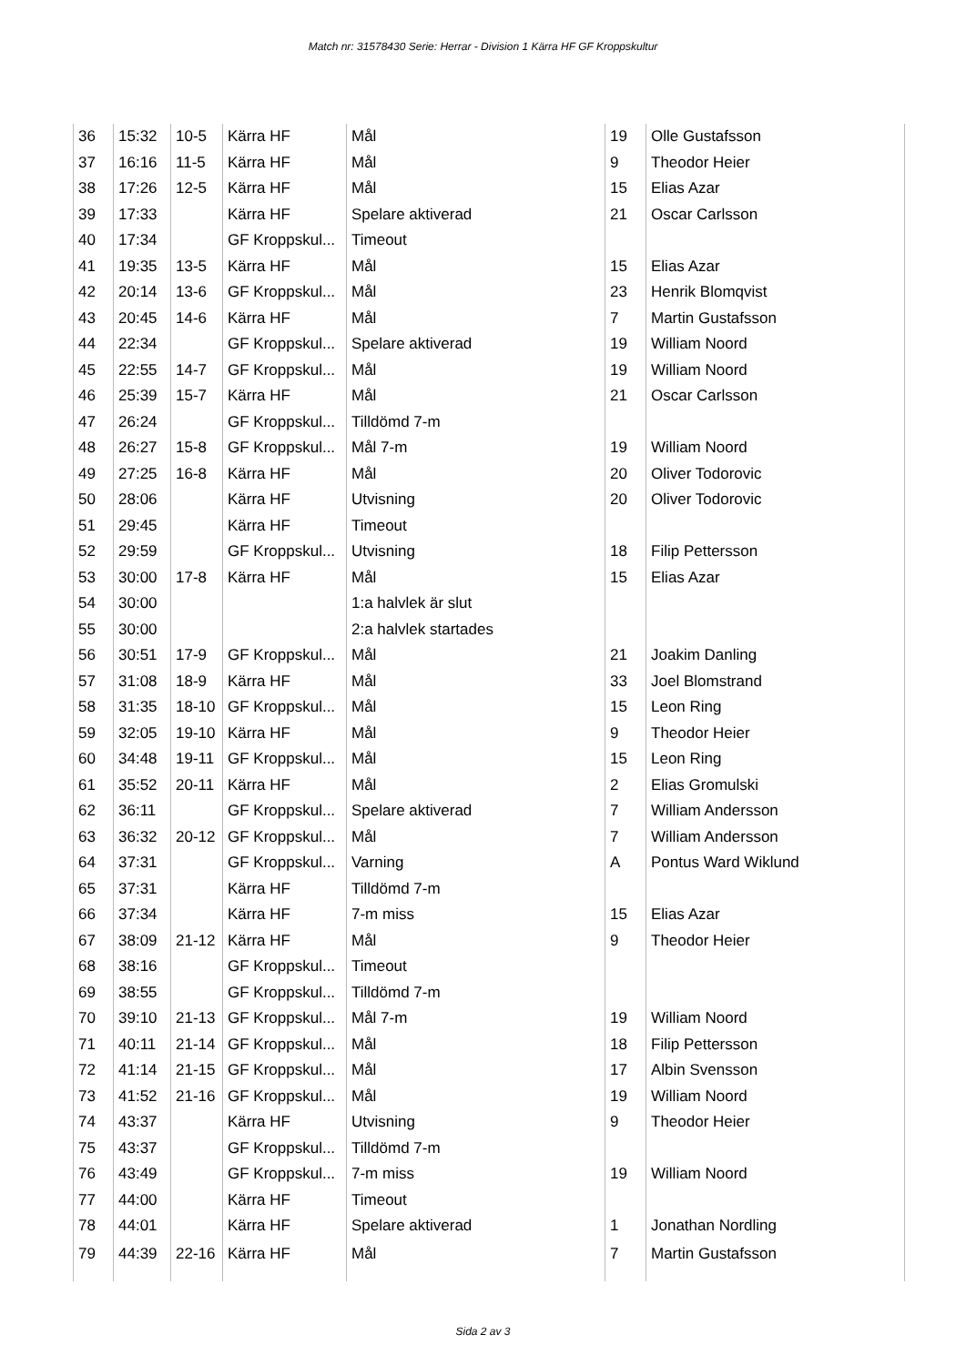Match nr: 31578430 Serie: Herrar - Division 1 Kärra HF GF Kroppskultur
| 36 | 15:32 | 10-5 | Kärra HF | Mål | 19 | Olle Gustafsson |
| 37 | 16:16 | 11-5 | Kärra HF | Mål | 9 | Theodor Heier |
| 38 | 17:26 | 12-5 | Kärra HF | Mål | 15 | Elias Azar |
| 39 | 17:33 | | Kärra HF | Spelare aktiverad | 21 | Oscar Carlsson |
| 40 | 17:34 | | GF Kroppskul... | Timeout | | |
| 41 | 19:35 | 13-5 | Kärra HF | Mål | 15 | Elias Azar |
| 42 | 20:14 | 13-6 | GF Kroppskul... | Mål | 23 | Henrik Blomqvist |
| 43 | 20:45 | 14-6 | Kärra HF | Mål | 7 | Martin Gustafsson |
| 44 | 22:34 | | GF Kroppskul... | Spelare aktiverad | 19 | William Noord |
| 45 | 22:55 | 14-7 | GF Kroppskul... | Mål | 19 | William Noord |
| 46 | 25:39 | 15-7 | Kärra HF | Mål | 21 | Oscar Carlsson |
| 47 | 26:24 | | GF Kroppskul... | Tilldömd 7-m | | |
| 48 | 26:27 | 15-8 | GF Kroppskul... | Mål 7-m | 19 | William Noord |
| 49 | 27:25 | 16-8 | Kärra HF | Mål | 20 | Oliver Todorovic |
| 50 | 28:06 | | Kärra HF | Utvisning | 20 | Oliver Todorovic |
| 51 | 29:45 | | Kärra HF | Timeout | | |
| 52 | 29:59 | | GF Kroppskul... | Utvisning | 18 | Filip Pettersson |
| 53 | 30:00 | 17-8 | Kärra HF | Mål | 15 | Elias Azar |
| 54 | 30:00 | | | 1:a halvlek är slut | | |
| 55 | 30:00 | | | 2:a halvlek startades | | |
| 56 | 30:51 | 17-9 | GF Kroppskul... | Mål | 21 | Joakim Danling |
| 57 | 31:08 | 18-9 | Kärra HF | Mål | 33 | Joel Blomstrand |
| 58 | 31:35 | 18-10 | GF Kroppskul... | Mål | 15 | Leon Ring |
| 59 | 32:05 | 19-10 | Kärra HF | Mål | 9 | Theodor Heier |
| 60 | 34:48 | 19-11 | GF Kroppskul... | Mål | 15 | Leon Ring |
| 61 | 35:52 | 20-11 | Kärra HF | Mål | 2 | Elias Gromulski |
| 62 | 36:11 | | GF Kroppskul... | Spelare aktiverad | 7 | William Andersson |
| 63 | 36:32 | 20-12 | GF Kroppskul... | Mål | 7 | William Andersson |
| 64 | 37:31 | | GF Kroppskul... | Varning | A | Pontus Ward Wiklund |
| 65 | 37:31 | | Kärra HF | Tilldömd 7-m | | |
| 66 | 37:34 | | Kärra HF | 7-m miss | 15 | Elias Azar |
| 67 | 38:09 | 21-12 | Kärra HF | Mål | 9 | Theodor Heier |
| 68 | 38:16 | | GF Kroppskul... | Timeout | | |
| 69 | 38:55 | | GF Kroppskul... | Tilldömd 7-m | | |
| 70 | 39:10 | 21-13 | GF Kroppskul... | Mål 7-m | 19 | William Noord |
| 71 | 40:11 | 21-14 | GF Kroppskul... | Mål | 18 | Filip Pettersson |
| 72 | 41:14 | 21-15 | GF Kroppskul... | Mål | 17 | Albin Svensson |
| 73 | 41:52 | 21-16 | GF Kroppskul... | Mål | 19 | William Noord |
| 74 | 43:37 | | Kärra HF | Utvisning | 9 | Theodor Heier |
| 75 | 43:37 | | GF Kroppskul... | Tilldömd 7-m | | |
| 76 | 43:49 | | GF Kroppskul... | 7-m miss | 19 | William Noord |
| 77 | 44:00 | | Kärra HF | Timeout | | |
| 78 | 44:01 | | Kärra HF | Spelare aktiverad | 1 | Jonathan Nordling |
| 79 | 44:39 | 22-16 | Kärra HF | Mål | 7 | Martin Gustafsson |
Sida 2 av 3